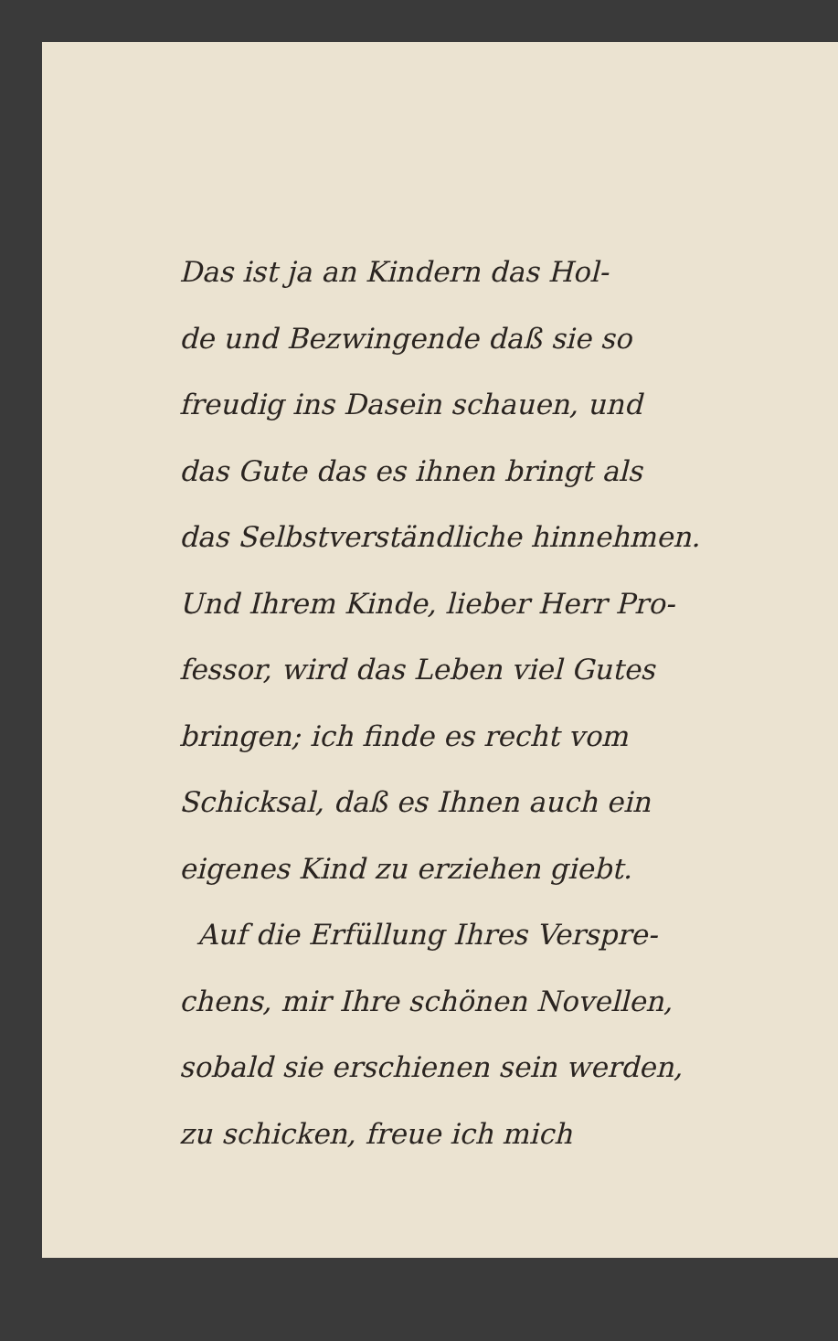Das ist ja an Kindern das Hol-
de und Bezwingende daß sie so
freudig ins Dasein schauen, und
das Gute das es ihnen bringt als
das Selbstverständliche hinnehmen.
Und Ihrem Kinde, lieber Herr Pro-
fessor, wird das Leben viel Gutes
bringen; ich finde es recht vom
Schicksal, daß es Ihnen auch ein
eigenes Kind zu erziehen giebt.
Auf die Erfüllung Ihres Verspre-
chens, mir Ihre schönen Novellen,
sobald sie erschienen sein werden,
zu schicken, freue ich mich